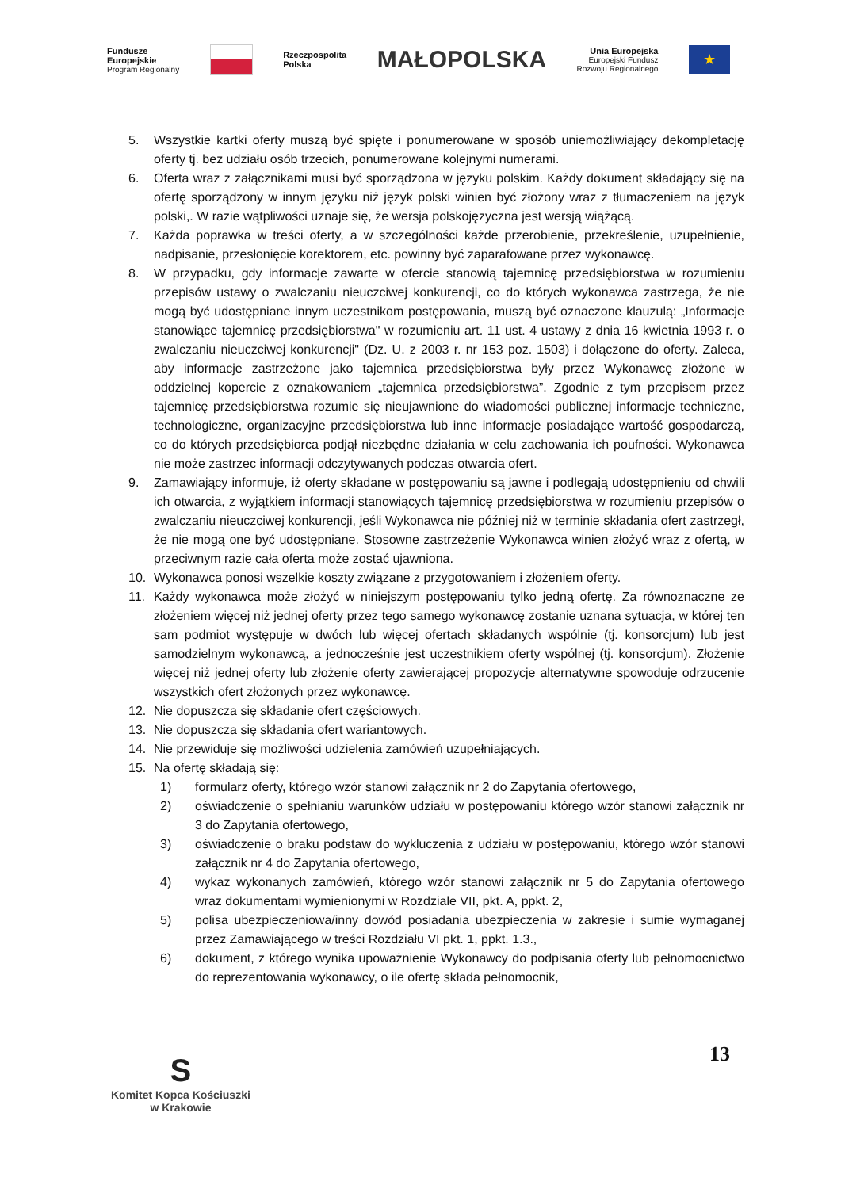Fundusze
Europejskie
Program Regionalny
Rzeczpospolita
Polska
MAŁOPOLSKA
Unia Europejska
Europejski Fundusz
Rozwoju Regionalnego
★
5. Wszystkie kartki oferty muszą być spięte i ponumerowane w sposób uniemożliwiający dekompletację oferty tj. bez udziału osób trzecich, ponumerowane kolejnymi numerami.
6. Oferta wraz z załącznikami musi być sporządzona w języku polskim. Każdy dokument składający się na ofertę sporządzony w innym języku niż język polski winien być złożony wraz z tłumaczeniem na język polski,. W razie wątpliwości uznaje się, że wersja polskojęzyczna jest wersją wiążącą.
7. Każda poprawka w treści oferty, a w szczególności każde przerobienie, przekreślenie, uzupełnienie, nadpisanie, przesłonięcie korektorem, etc. powinny być zaparafowane przez wykonawcę.
8. W przypadku, gdy informacje zawarte w ofercie stanowią tajemnicę przedsiębiorstwa w rozumieniu przepisów ustawy o zwalczaniu nieuczciwej konkurencji, co do których wykonawca zastrzega, że nie mogą być udostępniane innym uczestnikom postępowania, muszą być oznaczone klauzulą: „Informacje stanowiące tajemnicę przedsiębiorstwa" w rozumieniu art. 11 ust. 4 ustawy z dnia 16 kwietnia 1993 r. o zwalczaniu nieuczciwej konkurencji" (Dz. U. z 2003 r. nr 153 poz. 1503) i dołączone do oferty. Zaleca, aby informacje zastrzeżone jako tajemnica przedsiębiorstwa były przez Wykonawcę złożone w oddzielnej kopercie z oznakowaniem „tajemnica przedsiębiorstwa”. Zgodnie z tym przepisem przez tajemnicę przedsiębiorstwa rozumie się nieujawnione do wiadomości publicznej informacje techniczne, technologiczne, organizacyjne przedsiębiorstwa lub inne informacje posiadające wartość gospodarczą, co do których przedsiębiorca podjął niezbędne działania w celu zachowania ich poufności. Wykonawca nie może zastrzec informacji odczytywanych podczas otwarcia ofert.
9. Zamawiający informuje, iż oferty składane w postępowaniu są jawne i podlegają udostępnieniu od chwili ich otwarcia, z wyjątkiem informacji stanowiących tajemnicę przedsiębiorstwa w rozumieniu przepisów o zwalczaniu nieuczciwej konkurencji, jeśli Wykonawca nie później niż w terminie składania ofert zastrzegł, że nie mogą one być udostępniane. Stosowne zastrzeżenie Wykonawca winien złożyć wraz z ofertą, w przeciwnym razie cała oferta może zostać ujawniona.
10. Wykonawca ponosi wszelkie koszty związane z przygotowaniem i złożeniem oferty.
11. Każdy wykonawca może złożyć w niniejszym postępowaniu tylko jedną ofertę. Za równoznaczne ze złożeniem więcej niż jednej oferty przez tego samego wykonawcę zostanie uznana sytuacja, w której ten sam podmiot występuje w dwóch lub więcej ofertach składanych wspólnie (tj. konsorcjum) lub jest samodzielnym wykonawcą, a jednocześnie jest uczestnikiem oferty wspólnej (tj. konsorcjum). Złożenie więcej niż jednej oferty lub złożenie oferty zawierającej propozycje alternatywne spowoduje odrzucenie wszystkich ofert złożonych przez wykonawcę.
12. Nie dopuszcza się składanie ofert częściowych.
13. Nie dopuszcza się składania ofert wariantowych.
14. Nie przewiduje się możliwości udzielenia zamówień uzupełniających.
15. Na ofertę składają się:
1) formularz oferty, którego wzór stanowi załącznik nr 2 do Zapytania ofertowego,
2) oświadczenie o spełnianiu warunków udziału w postępowaniu którego wzór stanowi załącznik nr 3 do Zapytania ofertowego,
3) oświadczenie o braku podstaw do wykluczenia z udziału w postępowaniu, którego wzór stanowi załącznik nr 4 do Zapytania ofertowego,
4) wykaz wykonanych zamówień, którego wzór stanowi załącznik nr 5 do Zapytania ofertowego wraz dokumentami wymienionymi w Rozdziale VII, pkt. A, ppkt. 2,
5) polisa ubezpieczeniowa/inny dowód posiadania ubezpieczenia w zakresie i sumie wymaganej przez Zamawiającego w treści Rozdziału VI pkt. 1, ppkt. 1.3.,
6) dokument, z którego wynika upoważnienie Wykonawcy do podpisania oferty lub pełnomocnictwo do reprezentowania wykonawcy, o ile ofertę składa pełnomocnik,
S
Komitet Kopca Kościuszki
w Krakowie
13